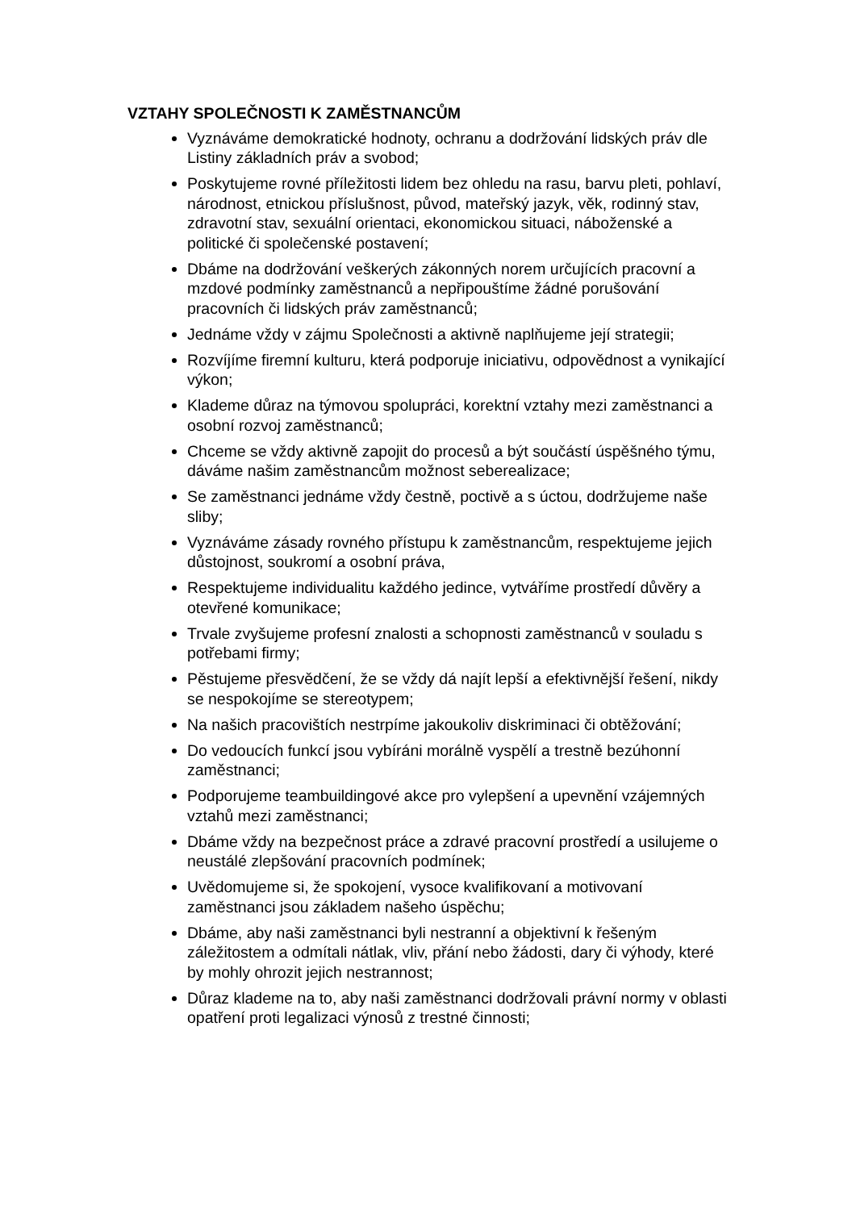VZTAHY SPOLEČNOSTI K ZAMĚSTNANCŮM
Vyznáváme demokratické hodnoty, ochranu a dodržování lidských práv dle Listiny základních práv a svobod;
Poskytujeme rovné příležitosti lidem bez ohledu na rasu, barvu pleti, pohlaví, národnost, etnickou příslušnost, původ, mateřský jazyk, věk, rodinný stav, zdravotní stav, sexuální orientaci, ekonomickou situaci, náboženské a politické či společenské postavení;
Dbáme na dodržování veškerých zákonných norem určujících pracovní a mzdové podmínky zaměstnanců a nepřipouštíme žádné porušování pracovních či lidských práv zaměstnanců;
Jednáme vždy v zájmu Společnosti a aktivně naplňujeme její strategii;
Rozvíjíme firemní kulturu, která podporuje iniciativu, odpovědnost a vynikající výkon;
Klademe důraz na týmovou spolupráci, korektní vztahy mezi zaměstnanci a osobní rozvoj zaměstnanců;
Chceme se vždy aktivně zapojit do procesů a být součástí úspěšného týmu, dáváme našim zaměstnancům možnost seberealizace;
Se zaměstnanci jednáme vždy čestně, poctivě a s úctou, dodržujeme naše sliby;
Vyznáváme zásady rovného přístupu k zaměstnancům, respektujeme jejich důstojnost, soukromí a osobní práva,
Respektujeme individualitu každého jedince, vytváříme prostředí důvěry a otevřené komunikace;
Trvale zvyšujeme profesní znalosti a schopnosti zaměstnanců v souladu s potřebami firmy;
Pěstujeme přesvědčení, že se vždy dá najít lepší a efektivnější řešení, nikdy se nespokojíme se stereotypem;
Na našich pracovištích nestrpíme jakoukoliv diskriminaci či obtěžování;
Do vedoucích funkcí jsou vybíráni morálně vyspělí a trestně bezúhonní zaměstnanci;
Podporujeme teambuildingové akce pro vylepšení a upevnění vzájemných vztahů mezi zaměstnanci;
Dbáme vždy na bezpečnost práce a zdravé pracovní prostředí a usilujeme o neustálé zlepšování pracovních podmínek;
Uvědomujeme si, že spokojení, vysoce kvalifikovaní a motivovaní zaměstnanci jsou základem našeho úspěchu;
Dbáme, aby naši zaměstnanci byli nestranní a objektivní k řešeným záležitostem a odmítali nátlak, vliv, přání nebo žádosti, dary či výhody, které by mohly ohrozit jejich nestrannost;
Důraz klademe na to, aby naši zaměstnanci dodržovali právní normy v oblasti opatření proti legalizaci výnosů z trestné činnosti;